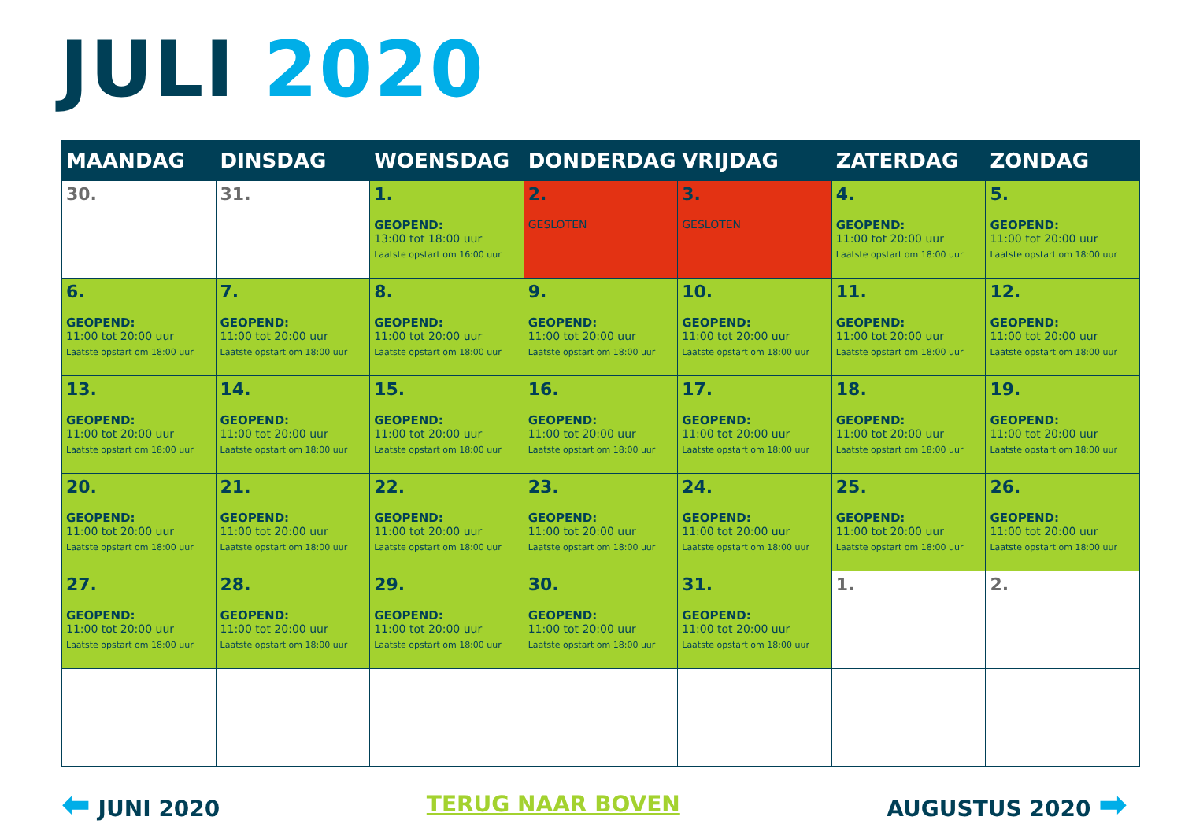JULI 2020
| MAANDAG | DINSDAG | WOENSDAG | DONDERDAG | VRIJDAG | ZATERDAG | ZONDAG |
| --- | --- | --- | --- | --- | --- | --- |
| 30. | 31. | 1. GEOPEND: 13:00 tot 18:00 uur Laatste opstart om 16:00 uur | 2. GESLOTEN | 3. GESLOTEN | 4. GEOPEND: 11:00 tot 20:00 uur Laatste opstart om 18:00 uur | 5. GEOPEND: 11:00 tot 20:00 uur Laatste opstart om 18:00 uur |
| 6. GEOPEND: 11:00 tot 20:00 uur Laatste opstart om 18:00 uur | 7. GEOPEND: 11:00 tot 20:00 uur Laatste opstart om 18:00 uur | 8. GEOPEND: 11:00 tot 20:00 uur Laatste opstart om 18:00 uur | 9. GEOPEND: 11:00 tot 20:00 uur Laatste opstart om 18:00 uur | 10. GEOPEND: 11:00 tot 20:00 uur Laatste opstart om 18:00 uur | 11. GEOPEND: 11:00 tot 20:00 uur Laatste opstart om 18:00 uur | 12. GEOPEND: 11:00 tot 20:00 uur Laatste opstart om 18:00 uur |
| 13. GEOPEND: 11:00 tot 20:00 uur Laatste opstart om 18:00 uur | 14. GEOPEND: 11:00 tot 20:00 uur Laatste opstart om 18:00 uur | 15. GEOPEND: 11:00 tot 20:00 uur Laatste opstart om 18:00 uur | 16. GEOPEND: 11:00 tot 20:00 uur Laatste opstart om 18:00 uur | 17. GEOPEND: 11:00 tot 20:00 uur Laatste opstart om 18:00 uur | 18. GEOPEND: 11:00 tot 20:00 uur Laatste opstart om 18:00 uur | 19. GEOPEND: 11:00 tot 20:00 uur Laatste opstart om 18:00 uur |
| 20. GEOPEND: 11:00 tot 20:00 uur Laatste opstart om 18:00 uur | 21. GEOPEND: 11:00 tot 20:00 uur Laatste opstart om 18:00 uur | 22. GEOPEND: 11:00 tot 20:00 uur Laatste opstart om 18:00 uur | 23. GEOPEND: 11:00 tot 20:00 uur Laatste opstart om 18:00 uur | 24. GEOPEND: 11:00 tot 20:00 uur Laatste opstart om 18:00 uur | 25. GEOPEND: 11:00 tot 20:00 uur Laatste opstart om 18:00 uur | 26. GEOPEND: 11:00 tot 20:00 uur Laatste opstart om 18:00 uur |
| 27. GEOPEND: 11:00 tot 20:00 uur Laatste opstart om 18:00 uur | 28. GEOPEND: 11:00 tot 20:00 uur Laatste opstart om 18:00 uur | 29. GEOPEND: 11:00 tot 20:00 uur Laatste opstart om 18:00 uur | 30. GEOPEND: 11:00 tot 20:00 uur Laatste opstart om 18:00 uur | 31. GEOPEND: 11:00 tot 20:00 uur Laatste opstart om 18:00 uur | 1. | 2. |
⬅ JUNI 2020 TERUG NAAR BOVEN AUGUSTUS 2020 ➡